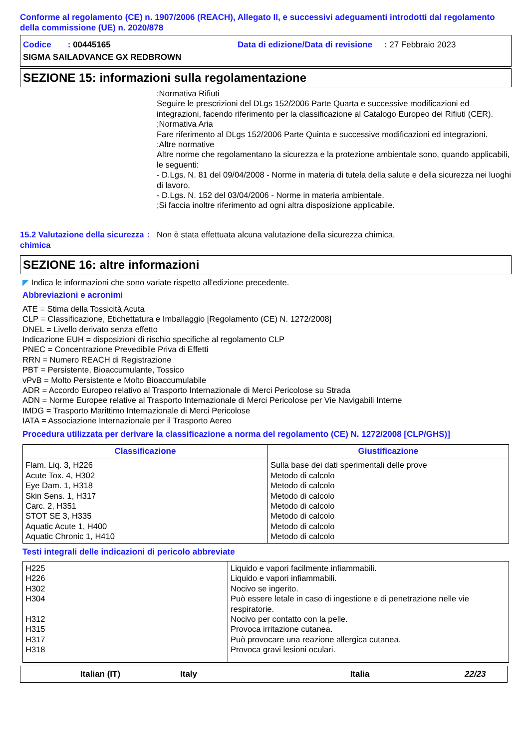Conforme al regolamento (CE) n. 1907/2006 (REACH), Allegato II, e successivi adeguamenti introdotti dal regolamento della commissione (UE) n. 2020/878
Codice : 00445165 Data di edizione/Data di revisione : 27 Febbraio 2023
SIGMA SAILADVANCE GX REDBROWN
SEZIONE 15: informazioni sulla regolamentazione
;Normativa Rifiuti
Seguire le prescrizioni del DLgs 152/2006 Parte Quarta e successive modificazioni ed integrazioni, facendo riferimento per la classificazione al Catalogo Europeo dei Rifiuti (CER).
;Normativa Aria
Fare riferimento al DLgs 152/2006 Parte Quinta e successive modificazioni ed integrazioni.
;Altre normative
Altre norme che regolamentano la sicurezza e la protezione ambientale sono, quando applicabili, le seguenti:
- D.Lgs. N. 81 del 09/04/2008 - Norme in materia di tutela della salute e della sicurezza nei luoghi di lavoro.
- D.Lgs. N. 152 del 03/04/2006 - Norme in materia ambientale.
;Si faccia inoltre riferimento ad ogni altra disposizione applicabile.
15.2 Valutazione della sicurezza chimica: Non è stata effettuata alcuna valutazione della sicurezza chimica.
SEZIONE 16: altre informazioni
◤ Indica le informazioni che sono variate rispetto all'edizione precedente.
Abbreviazioni e acronimi
ATE = Stima della Tossicità Acuta
CLP = Classificazione, Etichettatura e Imballaggio [Regolamento (CE) N. 1272/2008]
DNEL = Livello derivato senza effetto
Indicazione EUH = disposizioni di rischio specifiche al regolamento CLP
PNEC = Concentrazione Prevedibile Priva di Effetti
RRN = Numero REACH di Registrazione
PBT = Persistente, Bioaccumulante, Tossico
vPvB = Molto Persistente e Molto Bioaccumulabile
ADR = Accordo Europeo relativo al Trasporto Internazionale di Merci Pericolose su Strada
ADN = Norme Europee relative al Trasporto Internazionale di Merci Pericolose per Vie Navigabili Interne
IMDG = Trasporto Marittimo Internazionale di Merci Pericolose
IATA = Associazione Internazionale per il Trasporto Aereo
Procedura utilizzata per derivare la classificazione a norma del regolamento (CE) N. 1272/2008 [CLP/GHS)]
| Classificazione | Giustificazione |
| --- | --- |
| Flam. Liq. 3, H226 Acute Tox. 4, H302 Eye Dam. 1, H318 Skin Sens. 1, H317 Carc. 2, H351 STOT SE 3, H335 Aquatic Acute 1, H400 Aquatic Chronic 1, H410 | Sulla base dei dati sperimentali delle prove Metodo di calcolo Metodo di calcolo Metodo di calcolo Metodo di calcolo Metodo di calcolo Metodo di calcolo Metodo di calcolo |
Testi integrali delle indicazioni di pericolo abbreviate
| H225 H226 H302 H304 H312 H315 H317 H318 | Liquido e vapori facilmente infiammabili. Liquido e vapori infiammabili. Nocivo se ingerito. Può essere letale in caso di ingestione e di penetrazione nelle vie respiratorie. Nocivo per contatto con la pelle. Provoca irritazione cutanea. Può provocare una reazione allergica cutanea. Provoca gravi lesioni oculari. |
Italian (IT) Italy Italia 22/23